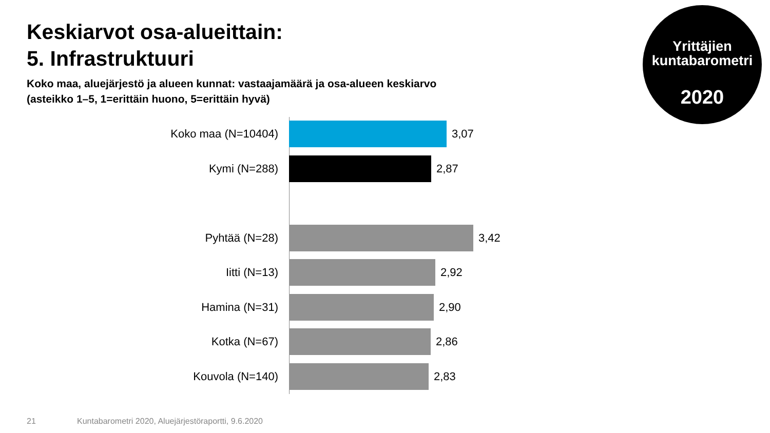Keskiarvot osa-alueittain:
5. Infrastruktuuri
Koko maa, aluejärjestö ja alueen kunnat: vastaajamäärä ja osa-alueen keskiarvo
(asteikko 1–5, 1=erittäin huono, 5=erittäin hyvä)
Yrittäjien
kuntabarometri
2020
Koko maa (N=10404) 3,07
Kymi (N=288) 2,87
Pyhtää (N=28) 3,42
Iitti (N=13) 2,92
Hamina (N=31) 2,90
Kotka (N=67) 2,86
Kouvola (N=140) 2,83
21
Kuntabarometri 2020, Aluejärjestöraportti, 9.6.2020